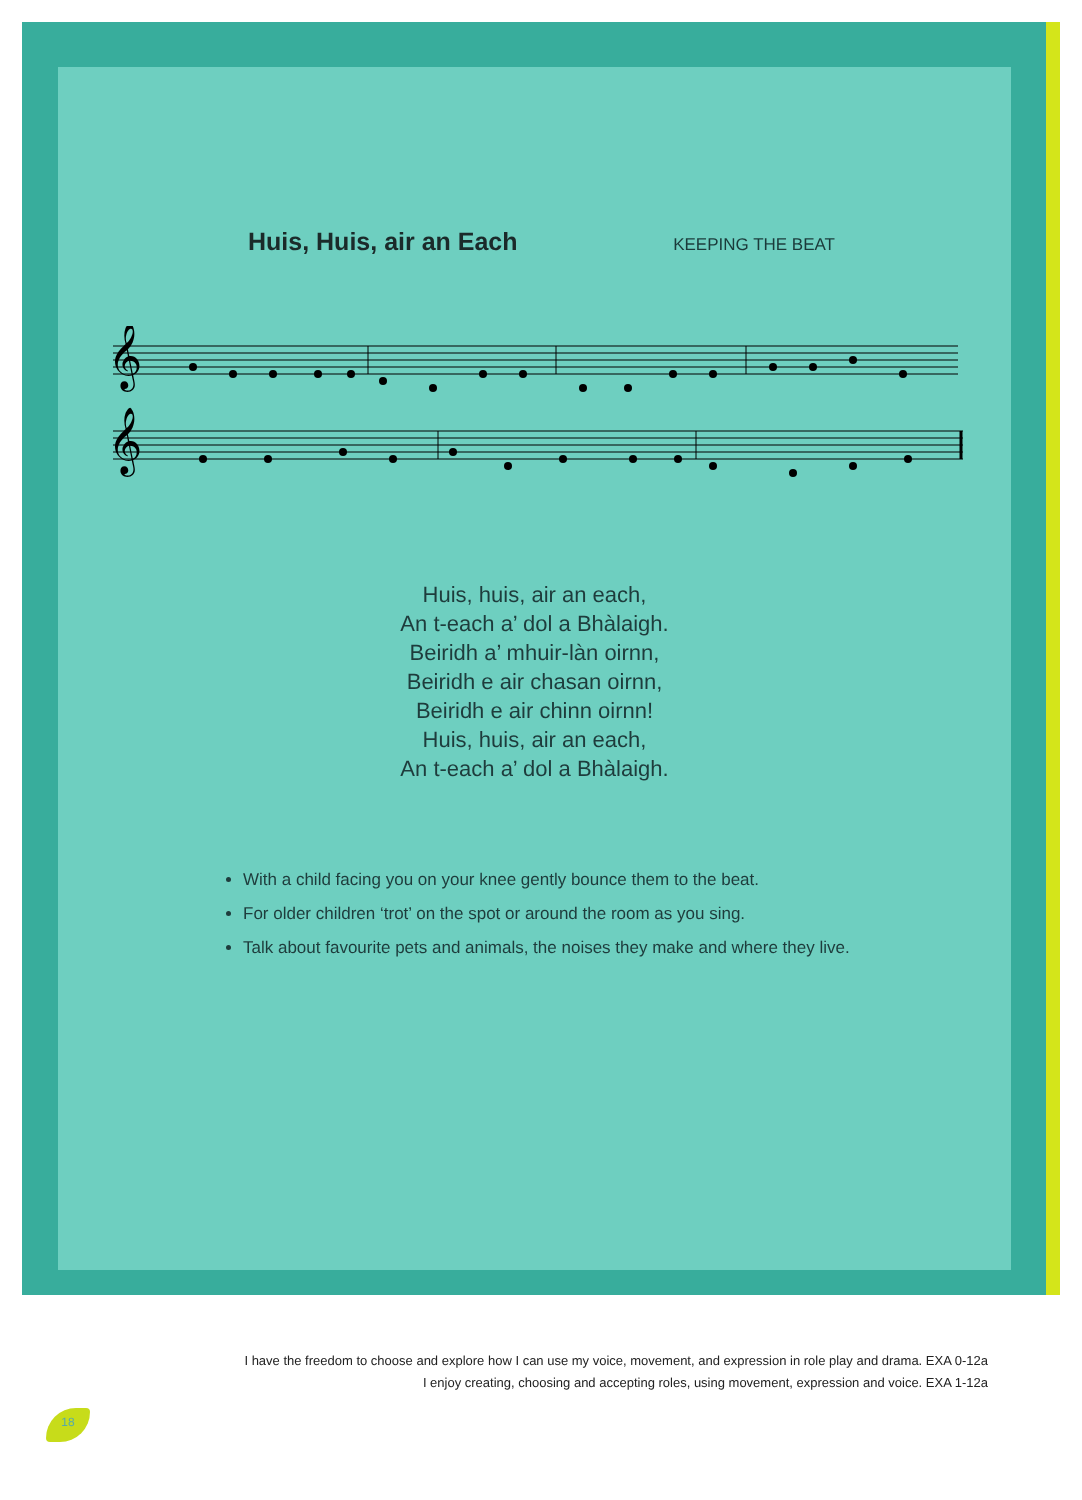Huis, Huis, air an Each KEEPING THE BEAT
𝄞
𝄞
Huis, huis, air an each,
An t-each a’ dol a Bhàlaigh.
Beiridh a’ mhuir-làn oirnn,
Beiridh e air chasan oirnn,
Beiridh e air chinn oirnn!
Huis, huis, air an each,
An t-each a’ dol a Bhàlaigh.
With a child facing you on your knee gently bounce them to the beat.
For older children ‘trot’ on the spot or around the room as you sing.
Talk about favourite pets and animals, the noises they make and where they live.
I have the freedom to choose and explore how I can use my voice, movement, and expression in role play and drama. EXA 0-12a
I enjoy creating, choosing and accepting roles, using movement, expression and voice. EXA 1-12a
18